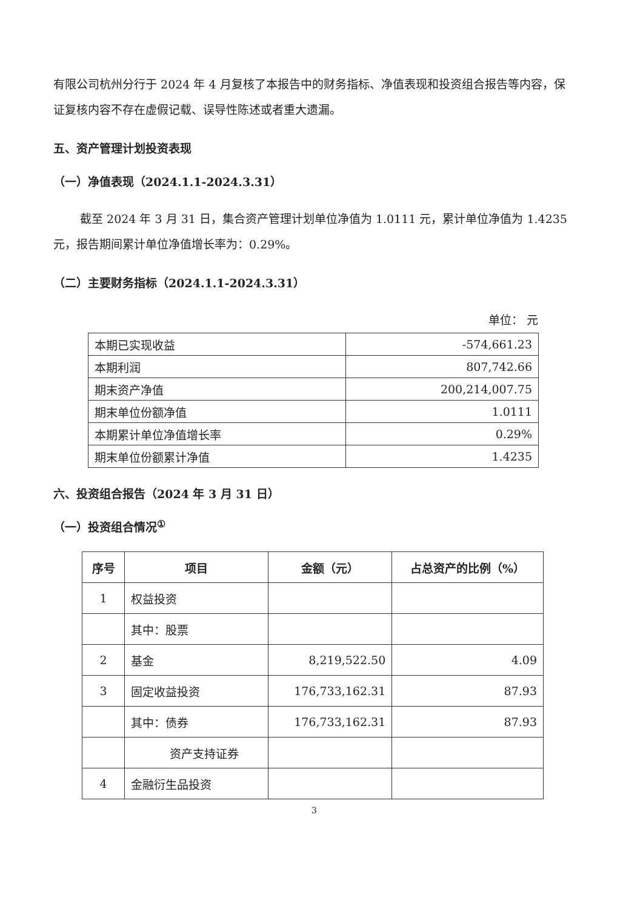有限公司杭州分行于 2024 年 4 月复核了本报告中的财务指标、净值表现和投资组合报告等内容，保证复核内容不存在虚假记载、误导性陈述或者重大遗漏。
五、资产管理计划投资表现
（一）净值表现（2024.1.1-2024.3.31）
截至 2024 年 3 月 31 日，集合资产管理计划单位净值为 1.0111 元，累计单位净值为 1.4235 元，报告期间累计单位净值增长率为：0.29%。
（二）主要财务指标（2024.1.1-2024.3.31）
单位： 元
| 本期已实现收益 | -574,661.23 |
| 本期利润 | 807,742.66 |
| 期末资产净值 | 200,214,007.75 |
| 期末单位份额净值 | 1.0111 |
| 本期累计单位净值增长率 | 0.29% |
| 期末单位份额累计净值 | 1.4235 |
六、投资组合报告（2024 年 3 月 31 日）
（一）投资组合情况<sup>①</sup>
| 序号 | 项目 | 金额（元） | 占总资产的比例（%） |
| --- | --- | --- | --- |
| 1 | 权益投资 | | |
| | 其中：股票 | | |
| 2 | 基金 | 8,219,522.50 | 4.09 |
| 3 | 固定收益投资 | 176,733,162.31 | 87.93 |
| | 其中：债券 | 176,733,162.31 | 87.93 |
| | 资产支持证券 | | |
| 4 | 金融衍生品投资 | | |
3